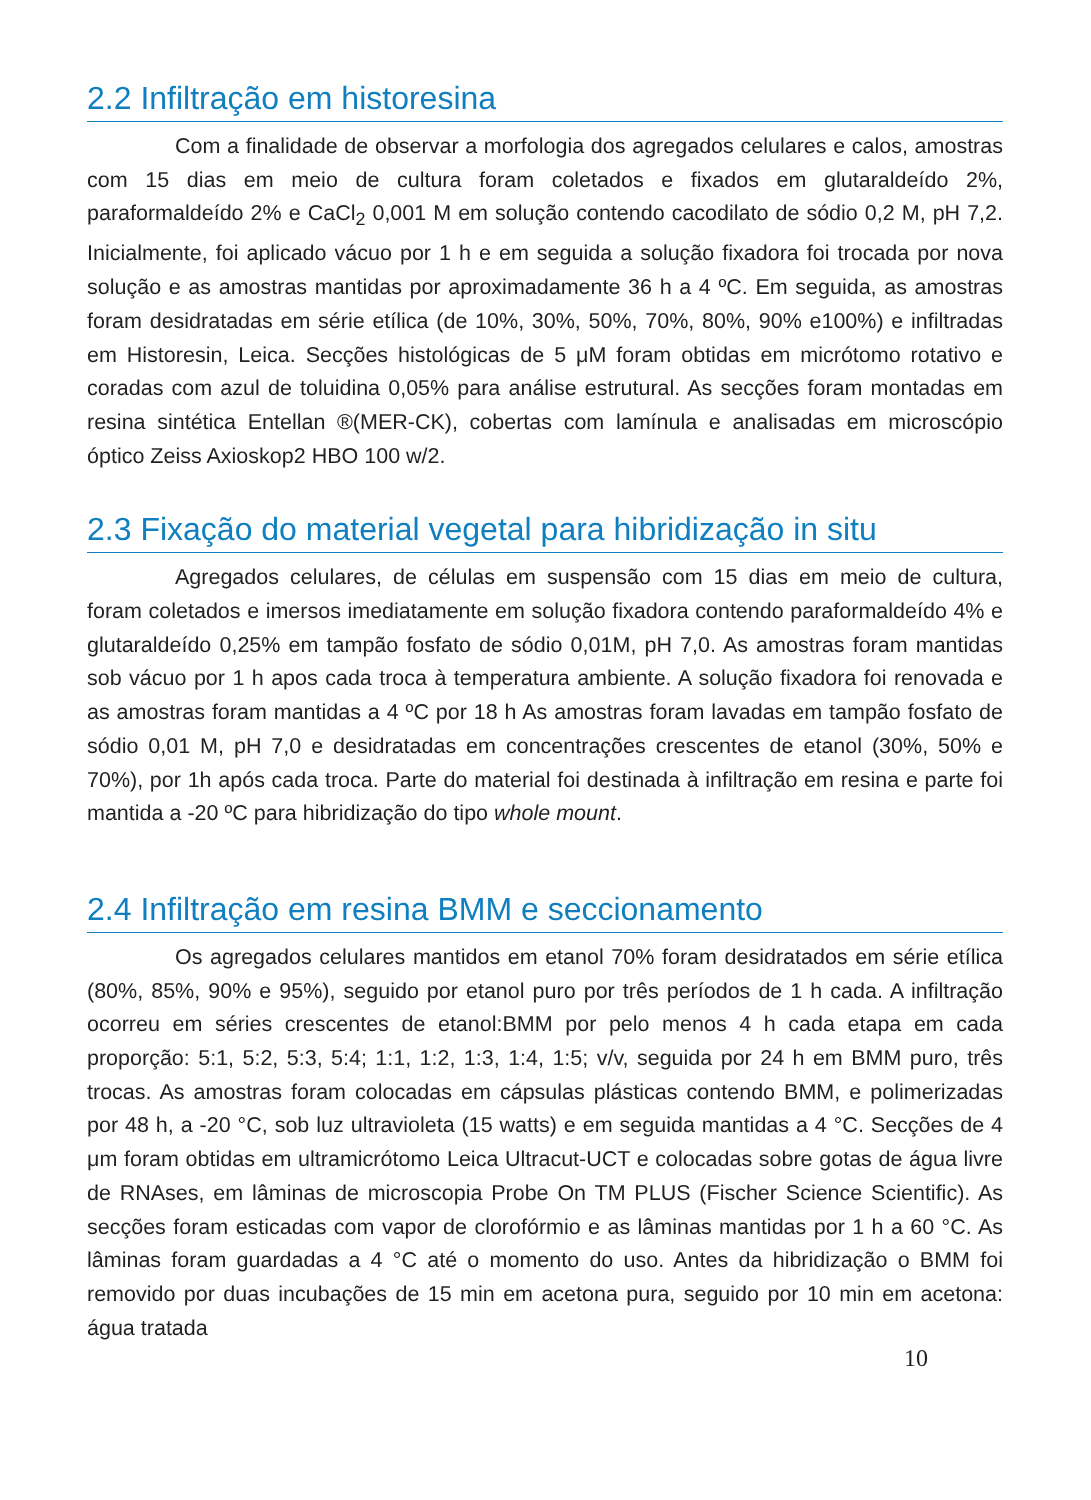2.2 Infiltração em historesina
Com a finalidade de observar a morfologia dos agregados celulares e calos, amostras com 15 dias em meio de cultura foram coletados e fixados em glutaraldeído 2%, paraformaldeído 2% e CaCl<sub>2</sub> 0,001 M em solução contendo cacodilato de sódio 0,2 M, pH 7,2. Inicialmente, foi aplicado vácuo por 1 h e em seguida a solução fixadora foi trocada por nova solução e as amostras mantidas por aproximadamente 36 h a 4 ºC. Em seguida, as amostras foram desidratadas em série etílica (de 10%, 30%, 50%, 70%, 80%, 90% e100%) e infiltradas em Historesin, Leica. Secções histológicas de 5 μM foram obtidas em micrótomo rotativo e coradas com azul de toluidina 0,05% para análise estrutural. As secções foram montadas em resina sintética Entellan ®(MER-CK), cobertas com lamínula e analisadas em microscópio óptico Zeiss Axioskop2 HBO 100 w/2.
2.3 Fixação do material vegetal para hibridização in situ
Agregados celulares, de células em suspensão com 15 dias em meio de cultura, foram coletados e imersos imediatamente em solução fixadora contendo paraformaldeído 4% e glutaraldeído 0,25% em tampão fosfato de sódio 0,01M, pH 7,0. As amostras foram mantidas sob vácuo por 1 h apos cada troca à temperatura ambiente. A solução fixadora foi renovada e as amostras foram mantidas a 4 ºC por 18 h As amostras foram lavadas em tampão fosfato de sódio 0,01 M, pH 7,0 e desidratadas em concentrações crescentes de etanol (30%, 50% e 70%), por 1h após cada troca. Parte do material foi destinada à infiltração em resina e parte foi mantida a -20 ºC para hibridização do tipo whole mount.
2.4 Infiltração em resina BMM e seccionamento
Os agregados celulares mantidos em etanol 70% foram desidratados em série etílica (80%, 85%, 90% e 95%), seguido por etanol puro por três períodos de 1 h cada. A infiltração ocorreu em séries crescentes de etanol:BMM por pelo menos 4 h cada etapa em cada proporção: 5:1, 5:2, 5:3, 5:4; 1:1, 1:2, 1:3, 1:4, 1:5; v/v, seguida por 24 h em BMM puro, três trocas. As amostras foram colocadas em cápsulas plásticas contendo BMM, e polimerizadas por 48 h, a -20 °C, sob luz ultravioleta (15 watts) e em seguida mantidas a 4 °C. Secções de 4 μm foram obtidas em ultramicrótomo Leica Ultracut-UCT e colocadas sobre gotas de água livre de RNAses, em lâminas de microscopia Probe On TM PLUS (Fischer Science Scientific). As secções foram esticadas com vapor de clorofórmio e as lâminas mantidas por 1 h a 60 °C. As lâminas foram guardadas a 4 °C até o momento do uso. Antes da hibridização o BMM foi removido por duas incubações de 15 min em acetona pura, seguido por 10 min em acetona: água tratada
10